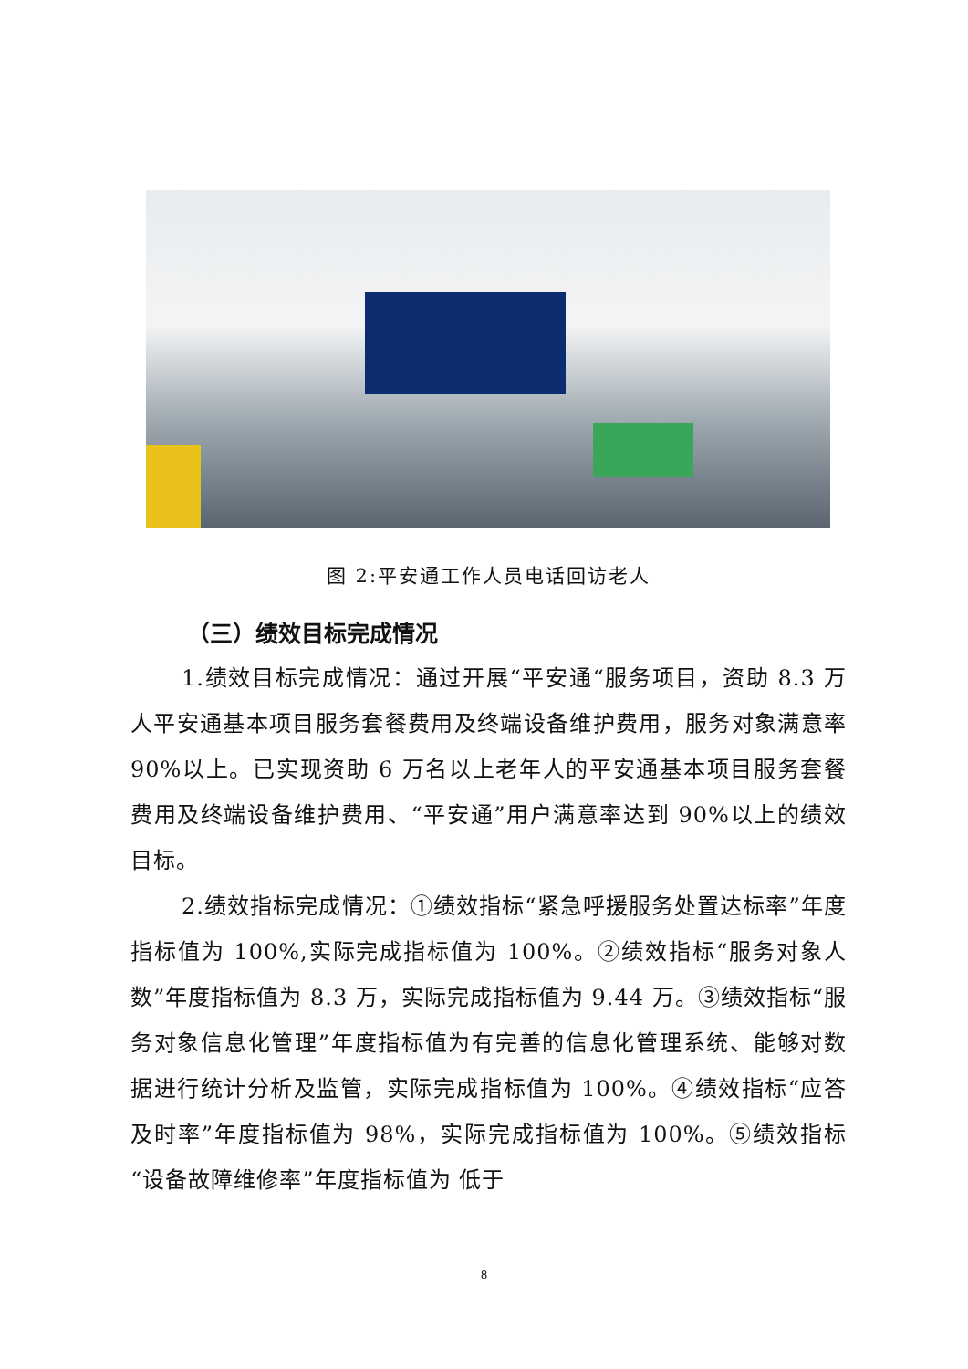图 2:平安通工作人员电话回访老人
（三）绩效目标完成情况
1.绩效目标完成情况：通过开展“平安通“服务项目，资助 8.3 万人平安通基本项目服务套餐费用及终端设备维护费用，服务对象满意率 90%以上。已实现资助 6 万名以上老年人的平安通基本项目服务套餐费用及终端设备维护费用、“平安通”用户满意率达到 90%以上的绩效目标。
2.绩效指标完成情况：①绩效指标“紧急呼援服务处置达标率”年度指标值为 100%,实际完成指标值为 100%。②绩效指标“服务对象人数”年度指标值为 8.3 万，实际完成指标值为 9.44 万。③绩效指标“服务对象信息化管理”年度指标值为有完善的信息化管理系统、能够对数据进行统计分析及监管，实际完成指标值为 100%。④绩效指标“应答及时率”年度指标值为 98%，实际完成指标值为 100%。⑤绩效指标“设备故障维修率”年度指标值为 低于
8